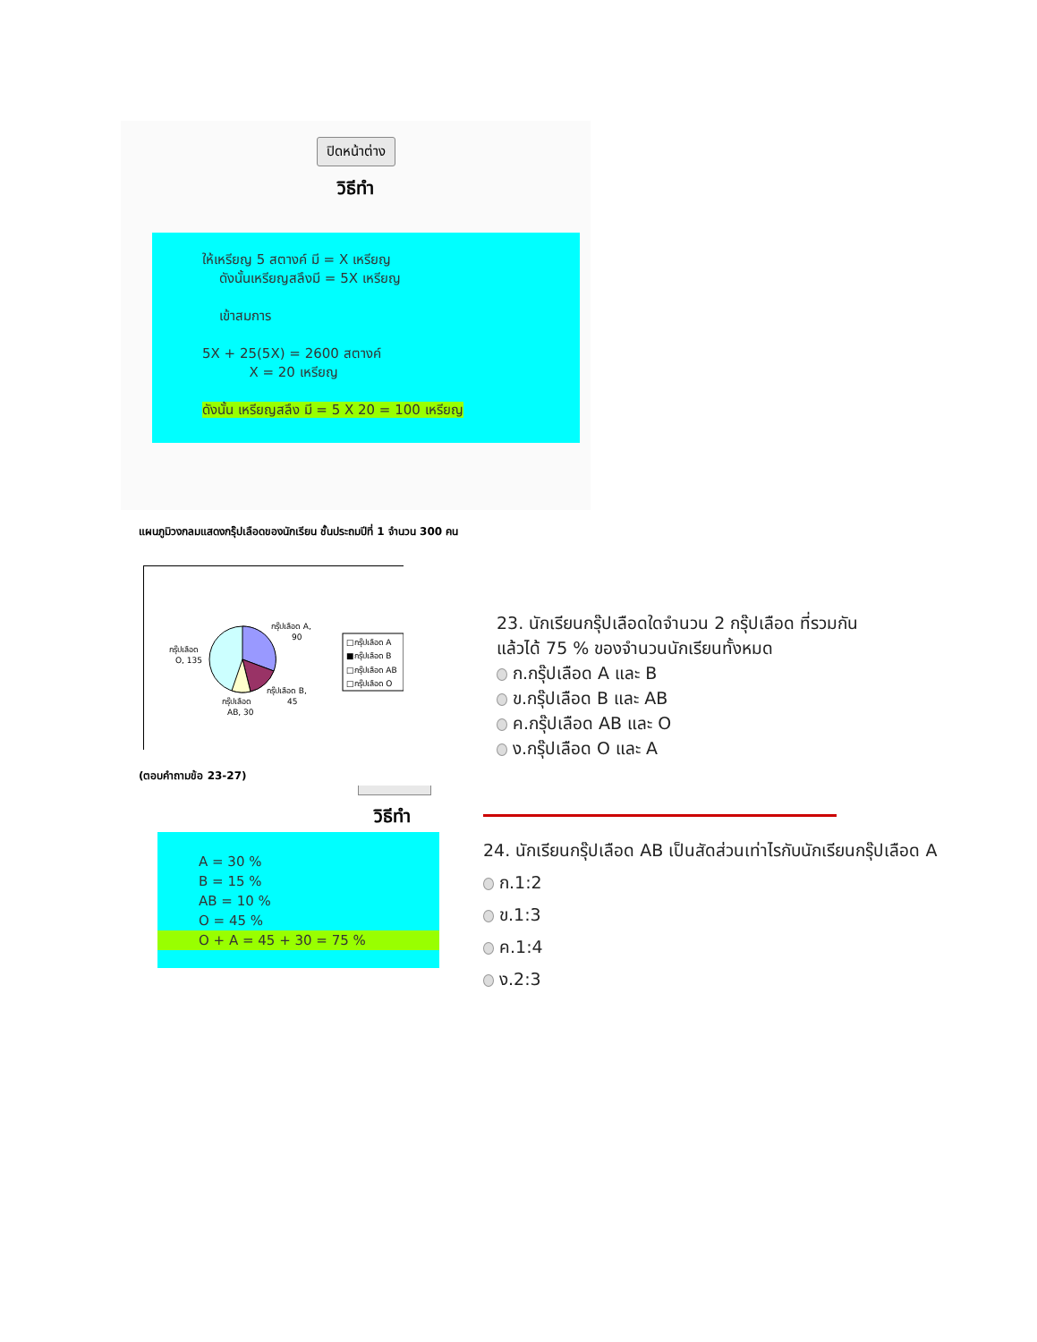ปิดหน้าต่าง
วิธีทำ
ให้เหรียญ 5 สตางค์ มี = X เหรียญ
ดังนั้นเหรียญสลึงมี = 5X เหรียญ
เข้าสมการ
5X + 25(5X) = 2600 สตางค์
X = 20 เหรียญ
ดังนั้น เหรียญสลึง มี = 5 X 20 = 100 เหรียญ
แผนภูมิวงกลมแสดงกรุ๊ปเลือดของนักเรียน ชั้นประถมปีที่ 1 จำนวน 300 คน
กรุ๊ปเลือด A,
90
กรุ๊ปเลือด
O, 135
กรุ๊ปเลือด B,
45
กรุ๊ปเลือด
AB, 30
□กรุ๊ปเลือด A
■กรุ๊ปเลือด B
□กรุ๊ปเลือด AB
□กรุ๊ปเลือด O
(ตอบคำถามข้อ 23-27)
วิธีทำ
A = 30 %
B = 15 %
AB = 10 %
O = 45 %
O + A = 45 + 30 = 75 %
23. นักเรียนกรุ๊ปเลือดใดจำนวน 2 กรุ๊ปเลือด ที่รวมกันแล้วได้ 75 % ของจำนวนนักเรียนทั้งหมด
ก.กรุ๊ปเลือด A และ B
ข.กรุ๊ปเลือด B และ AB
ค.กรุ๊ปเลือด AB และ O
ง.กรุ๊ปเลือด O และ A
24. นักเรียนกรุ๊ปเลือด AB เป็นสัดส่วนเท่าไรกับนักเรียนกรุ๊ปเลือด A
ก.1:2
ข.1:3
ค.1:4
ง.2:3